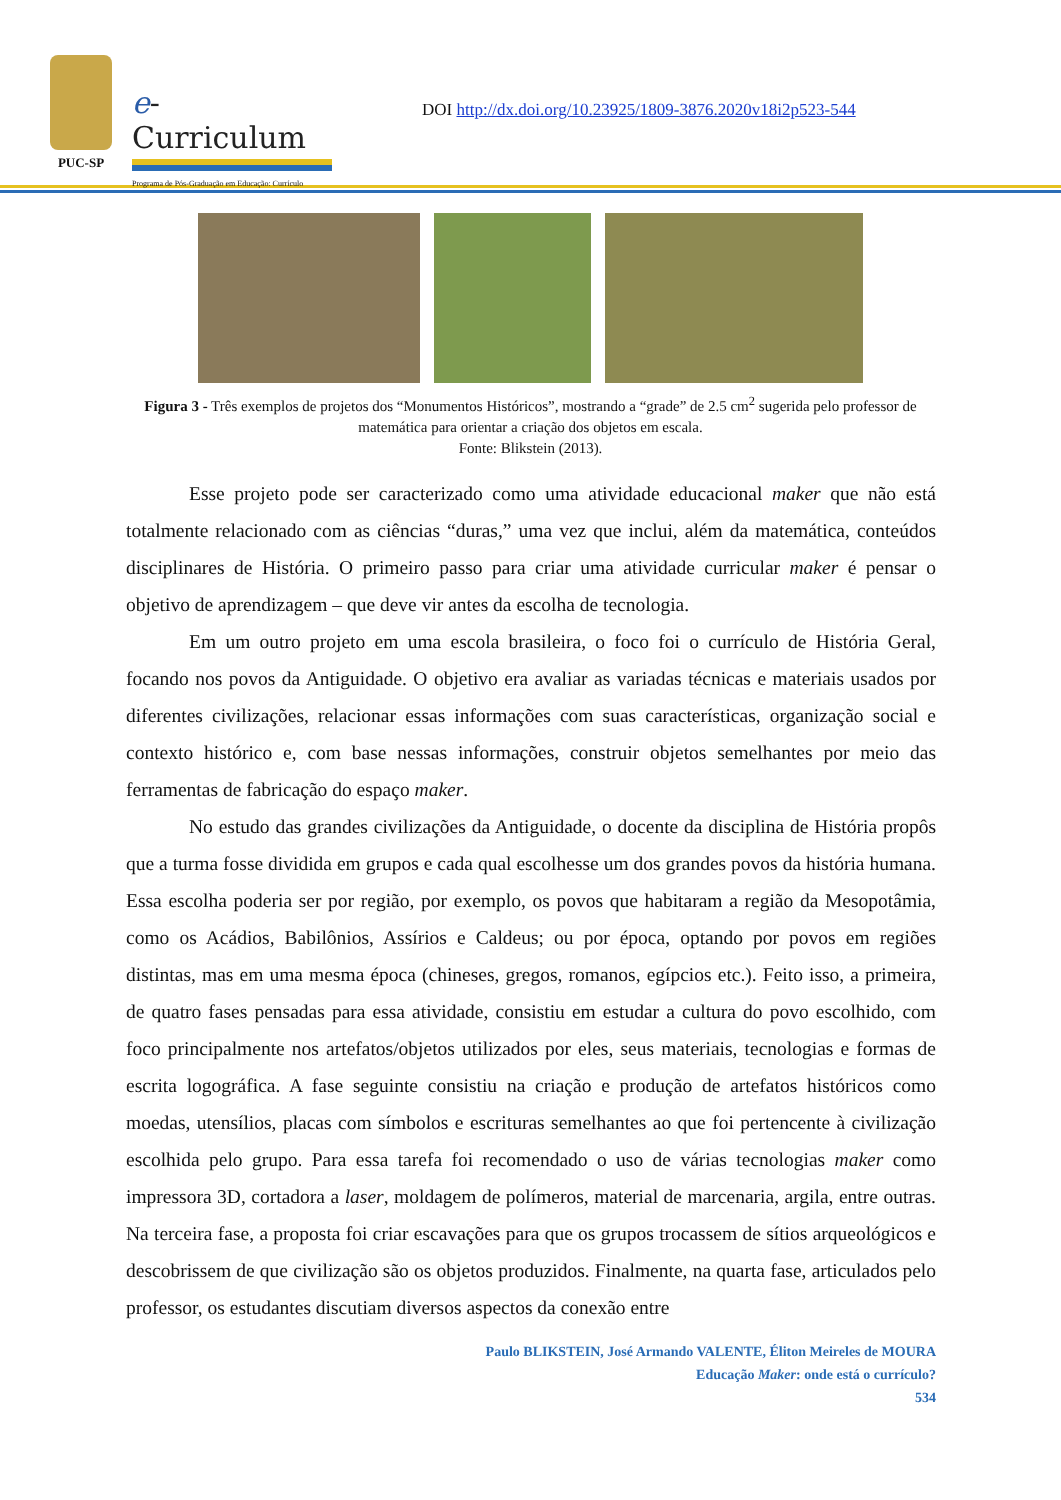PUC-SP
e-Curriculum
Programa de Pós-Graduação em Educação: Currículo
DOI http://dx.doi.org/10.23925/1809-3876.2020v18i2p523-544
Figura 3 - Três exemplos de projetos dos “Monumentos Históricos”, mostrando a “grade” de 2.5 cm<sup>2</sup> sugerida pelo professor de matemática para orientar a criação dos objetos em escala.
Fonte: Blikstein (2013).
Esse projeto pode ser caracterizado como uma atividade educacional maker que não está totalmente relacionado com as ciências “duras,” uma vez que inclui, além da matemática, conteúdos disciplinares de História. O primeiro passo para criar uma atividade curricular maker é pensar o objetivo de aprendizagem – que deve vir antes da escolha de tecnologia.
Em um outro projeto em uma escola brasileira, o foco foi o currículo de História Geral, focando nos povos da Antiguidade. O objetivo era avaliar as variadas técnicas e materiais usados por diferentes civilizações, relacionar essas informações com suas características, organização social e contexto histórico e, com base nessas informações, construir objetos semelhantes por meio das ferramentas de fabricação do espaço maker.
No estudo das grandes civilizações da Antiguidade, o docente da disciplina de História propôs que a turma fosse dividida em grupos e cada qual escolhesse um dos grandes povos da história humana. Essa escolha poderia ser por região, por exemplo, os povos que habitaram a região da Mesopotâmia, como os Acádios, Babilônios, Assírios e Caldeus; ou por época, optando por povos em regiões distintas, mas em uma mesma época (chineses, gregos, romanos, egípcios etc.). Feito isso, a primeira, de quatro fases pensadas para essa atividade, consistiu em estudar a cultura do povo escolhido, com foco principalmente nos artefatos/objetos utilizados por eles, seus materiais, tecnologias e formas de escrita logográfica. A fase seguinte consistiu na criação e produção de artefatos históricos como moedas, utensílios, placas com símbolos e escrituras semelhantes ao que foi pertencente à civilização escolhida pelo grupo. Para essa tarefa foi recomendado o uso de várias tecnologias maker como impressora 3D, cortadora a laser, moldagem de polímeros, material de marcenaria, argila, entre outras. Na terceira fase, a proposta foi criar escavações para que os grupos trocassem de sítios arqueológicos e descobrissem de que civilização são os objetos produzidos. Finalmente, na quarta fase, articulados pelo professor, os estudantes discutiam diversos aspectos da conexão entre
Paulo BLIKSTEIN, José Armando VALENTE, Éliton Meireles de MOURA
Educação Maker: onde está o currículo?
534